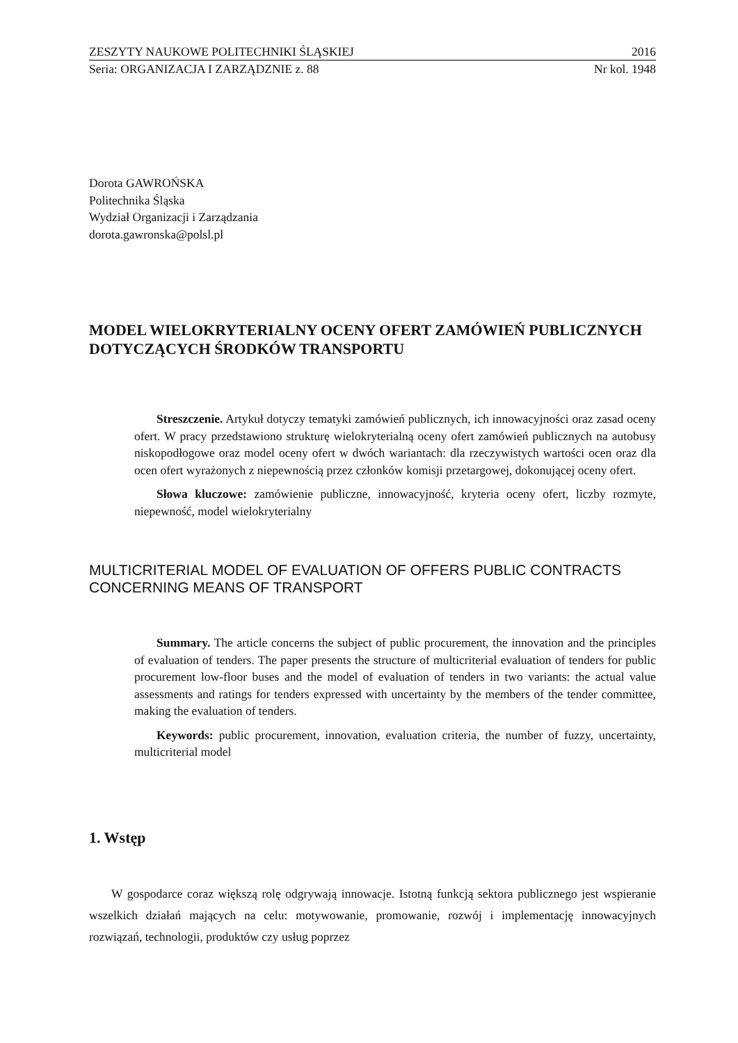ZESZYTY NAUKOWE POLITECHNIKI ŚLĄSKIEJ 2016
Seria: ORGANIZACJA I ZARZĄDZNIE z. 88 Nr kol. 1948
Dorota GAWROŃSKA
Politechnika Śląska
Wydział Organizacji i Zarządzania
dorota.gawronska@polsl.pl
MODEL WIELOKRYTERIALNY OCENY OFERT ZAMÓWIEŃ PUBLICZNYCH DOTYCZĄCYCH ŚRODKÓW TRANSPORTU
Streszczenie. Artykuł dotyczy tematyki zamówień publicznych, ich innowacyjności oraz zasad oceny ofert. W pracy przedstawiono strukturę wielokryterialną oceny ofert zamówień publicznych na autobusy niskopodłogowe oraz model oceny ofert w dwóch wariantach: dla rzeczywistych wartości ocen oraz dla ocen ofert wyrażonych z niepewnością przez członków komisji przetargowej, dokonującej oceny ofert.
Słowa kluczowe: zamówienie publiczne, innowacyjność, kryteria oceny ofert, liczby rozmyte, niepewność, model wielokryterialny
MULTICRITERIAL MODEL OF EVALUATION OF OFFERS PUBLIC CONTRACTS CONCERNING MEANS OF TRANSPORT
Summary. The article concerns the subject of public procurement, the innovation and the principles of evaluation of tenders. The paper presents the structure of multicriterial evaluation of tenders for public procurement low-floor buses and the model of evaluation of tenders in two variants: the actual value assessments and ratings for tenders expressed with uncertainty by the members of the tender committee, making the evaluation of tenders.
Keywords: public procurement, innovation, evaluation criteria, the number of fuzzy, uncertainty, multicriterial model
1. Wstęp
W gospodarce coraz większą rolę odgrywają innowacje. Istotną funkcją sektora publicznego jest wspieranie wszelkich działań mających na celu: motywowanie, promowanie, rozwój i implementację innowacyjnych rozwiązań, technologii, produktów czy usług poprzez